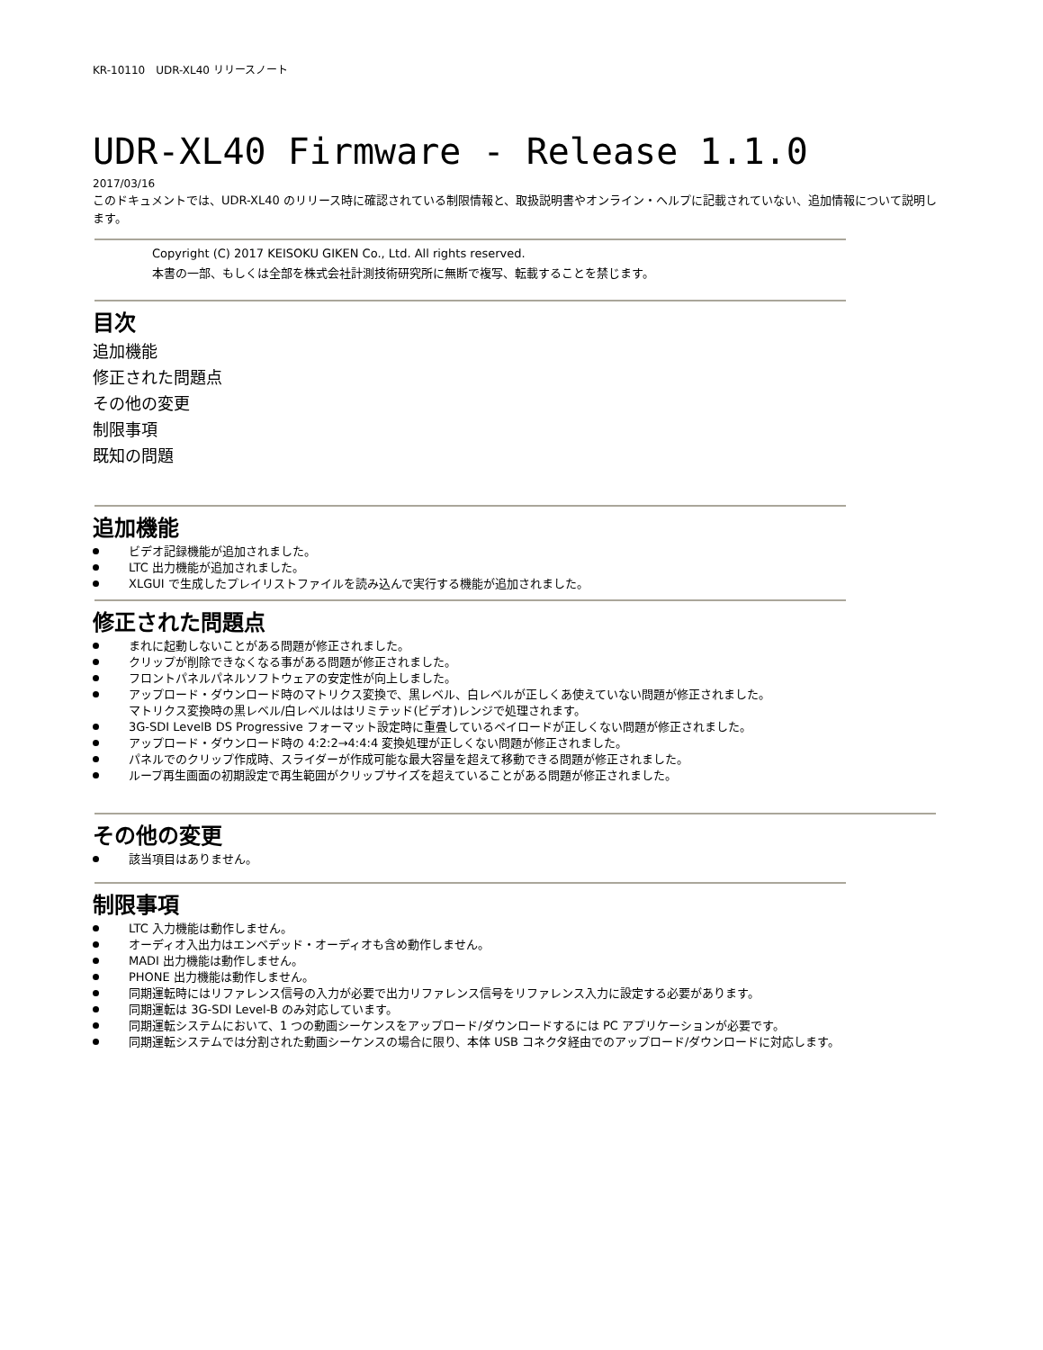KR-10110　UDR-XL40 リリースノート
UDR-XL40 Firmware - Release 1.1.0
2017/03/16
このドキュメントでは、UDR-XL40 のリリース時に確認されている制限情報と、取扱説明書やオンライン・ヘルプに記載されていない、追加情報について説明します。
Copyright (C) 2017 KEISOKU GIKEN Co., Ltd. All rights reserved.
本書の一部、もしくは全部を株式会社計測技術研究所に無断で複写、転載することを禁じます。
目次
追加機能
修正された問題点
その他の変更
制限事項
既知の問題
追加機能
ビデオ記録機能が追加されました。
LTC 出力機能が追加されました。
XLGUI で生成したプレイリストファイルを読み込んで実行する機能が追加されました。
修正された問題点
まれに起動しないことがある問題が修正されました。
クリップが削除できなくなる事がある問題が修正されました。
フロントパネルパネルソフトウェアの安定性が向上しました。
アップロード・ダウンロード時のマトリクス変換で、黒レベル、白レベルが正しくあ使えていない問題が修正されました。
マトリクス変換時の黒レベル/白レベルははリミテッド(ビデオ)レンジで処理されます。
3G-SDI LevelB DS Progressive フォーマット設定時に重畳しているペイロードが正しくない問題が修正されました。
アップロード・ダウンロード時の 4:2:2→4:4:4 変換処理が正しくない問題が修正されました。
パネルでのクリップ作成時、スライダーが作成可能な最大容量を超えて移動できる問題が修正されました。
ループ再生画面の初期設定で再生範囲がクリップサイズを超えていることがある問題が修正されました。
その他の変更
該当項目はありません。
制限事項
LTC 入力機能は動作しません。
オーディオ入出力はエンベデッド・オーディオも含め動作しません。
MADI 出力機能は動作しません。
PHONE 出力機能は動作しません。
同期運転時にはリファレンス信号の入力が必要で出力リファレンス信号をリファレンス入力に設定する必要があります。
同期運転は 3G-SDI Level-B のみ対応しています。
同期運転システムにおいて、1 つの動画シーケンスをアップロード/ダウンロードするには PC アプリケーションが必要です。
同期運転システムでは分割された動画シーケンスの場合に限り、本体 USB コネクタ経由でのアップロード/ダウンロードに対応します。